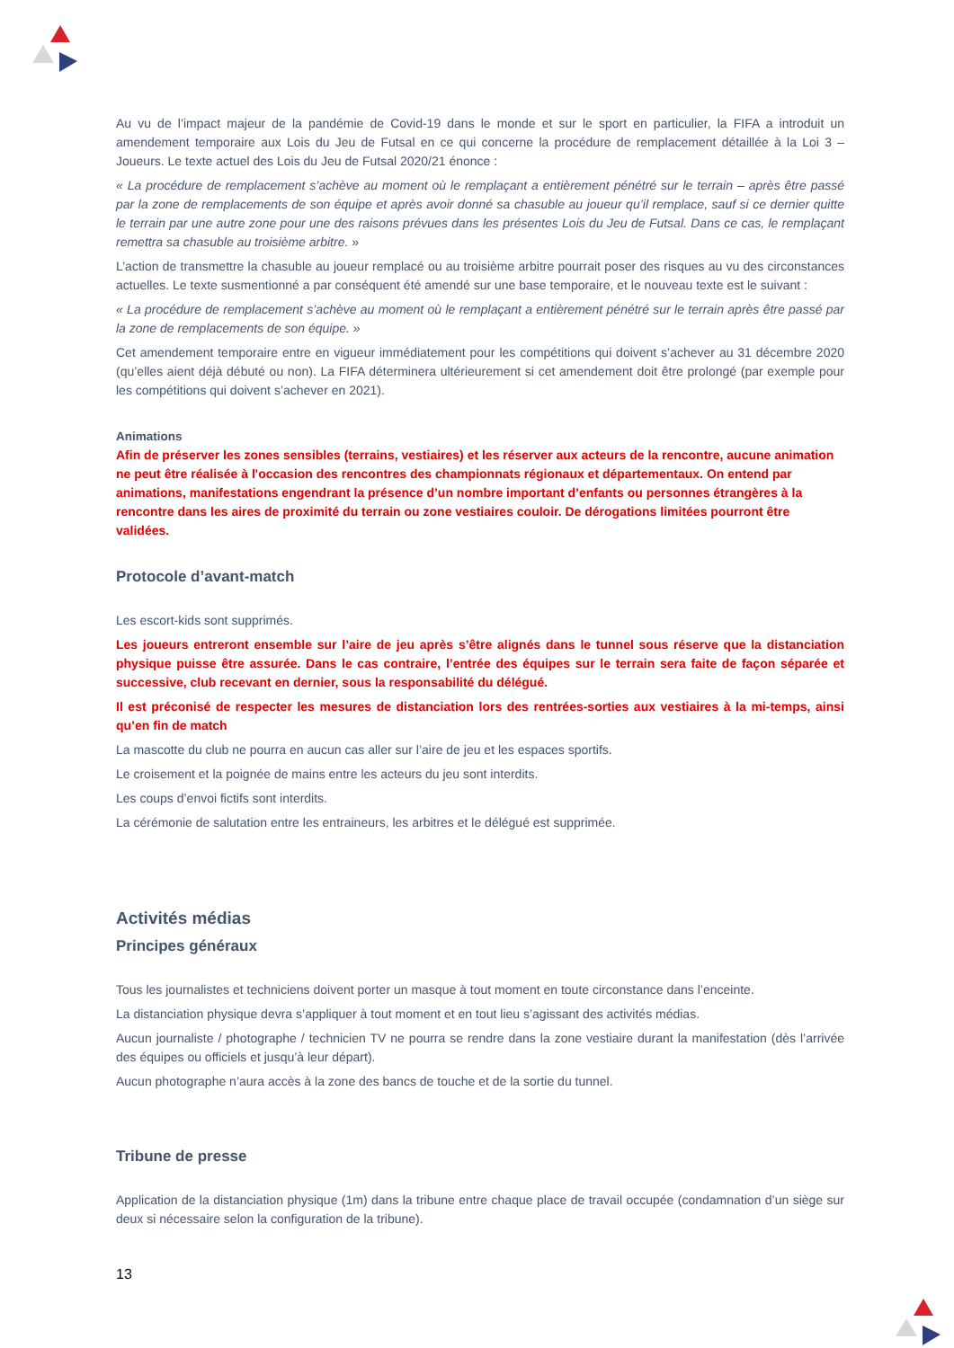Au vu de l’impact majeur de la pandémie de Covid-19 dans le monde et sur le sport en particulier, la FIFA a introduit un amendement temporaire aux Lois du Jeu de Futsal en ce qui concerne la procédure de remplacement détaillée à la Loi 3 – Joueurs. Le texte actuel des Lois du Jeu de Futsal 2020/21 énonce :
« La procédure de remplacement s’achève au moment où le remplaçant a entièrement pénétré sur le terrain – après être passé par la zone de remplacements de son équipe et après avoir donné sa chasuble au joueur qu’il remplace, sauf si ce dernier quitte le terrain par une autre zone pour une des raisons prévues dans les présentes Lois du Jeu de Futsal. Dans ce cas, le remplaçant remettra sa chasuble au troisième arbitre. »
L’action de transmettre la chasuble au joueur remplacé ou au troisième arbitre pourrait poser des risques au vu des circonstances actuelles. Le texte susmentionné a par conséquent été amendé sur une base temporaire, et le nouveau texte est le suivant :
« La procédure de remplacement s’achève au moment où le remplaçant a entièrement pénétré sur le terrain après être passé par la zone de remplacements de son équipe. »
Cet amendement temporaire entre en vigueur immédiatement pour les compétitions qui doivent s’achever au 31 décembre 2020 (qu’elles aient déjà débuté ou non). La FIFA déterminera ultérieurement si cet amendement doit être prolongé (par exemple pour les compétitions qui doivent s’achever en 2021).
Animations
Afin de préserver les zones sensibles (terrains, vestiaires) et les réserver aux acteurs de la rencontre, aucune animation ne peut être réalisée à l'occasion des rencontres des championnats régionaux et départementaux. On entend par animations, manifestations engendrant la présence d’un nombre important d’enfants ou personnes étrangères à la rencontre dans les aires de proximité du terrain ou zone vestiaires couloir. De dérogations limitées pourront être validées.
Protocole d’avant-match
Les escort-kids sont supprimés.
Les joueurs entreront ensemble sur l’aire de jeu après s’être alignés dans le tunnel sous réserve que la distanciation physique puisse être assurée. Dans le cas contraire, l’entrée des équipes sur le terrain sera faite de façon séparée et successive, club recevant en dernier, sous la responsabilité du délégué.
Il est préconisé de respecter les mesures de distanciation lors des rentrées-sorties aux vestiaires à la mi-temps, ainsi qu’en fin de match
La mascotte du club ne pourra en aucun cas aller sur l’aire de jeu et les espaces sportifs.
Le croisement et la poignée de mains entre les acteurs du jeu sont interdits.
Les coups d’envoi fictifs sont interdits.
La cérémonie de salutation entre les entraineurs, les arbitres et le délégué est supprimée.
Activités médias
Principes généraux
Tous les journalistes et techniciens doivent porter un masque à tout moment en toute circonstance dans l’enceinte.
La distanciation physique devra s’appliquer à tout moment et en tout lieu s’agissant des activités médias.
Aucun journaliste / photographe / technicien TV ne pourra se rendre dans la zone vestiaire durant la manifestation (dès l’arrivée des équipes ou officiels et jusqu’à leur départ).
Aucun photographe n’aura accès à la zone des bancs de touche et de la sortie du tunnel.
Tribune de presse
Application de la distanciation physique (1m) dans la tribune entre chaque place de travail occupée (condamnation d’un siège sur deux si nécessaire selon la configuration de la tribune).
13